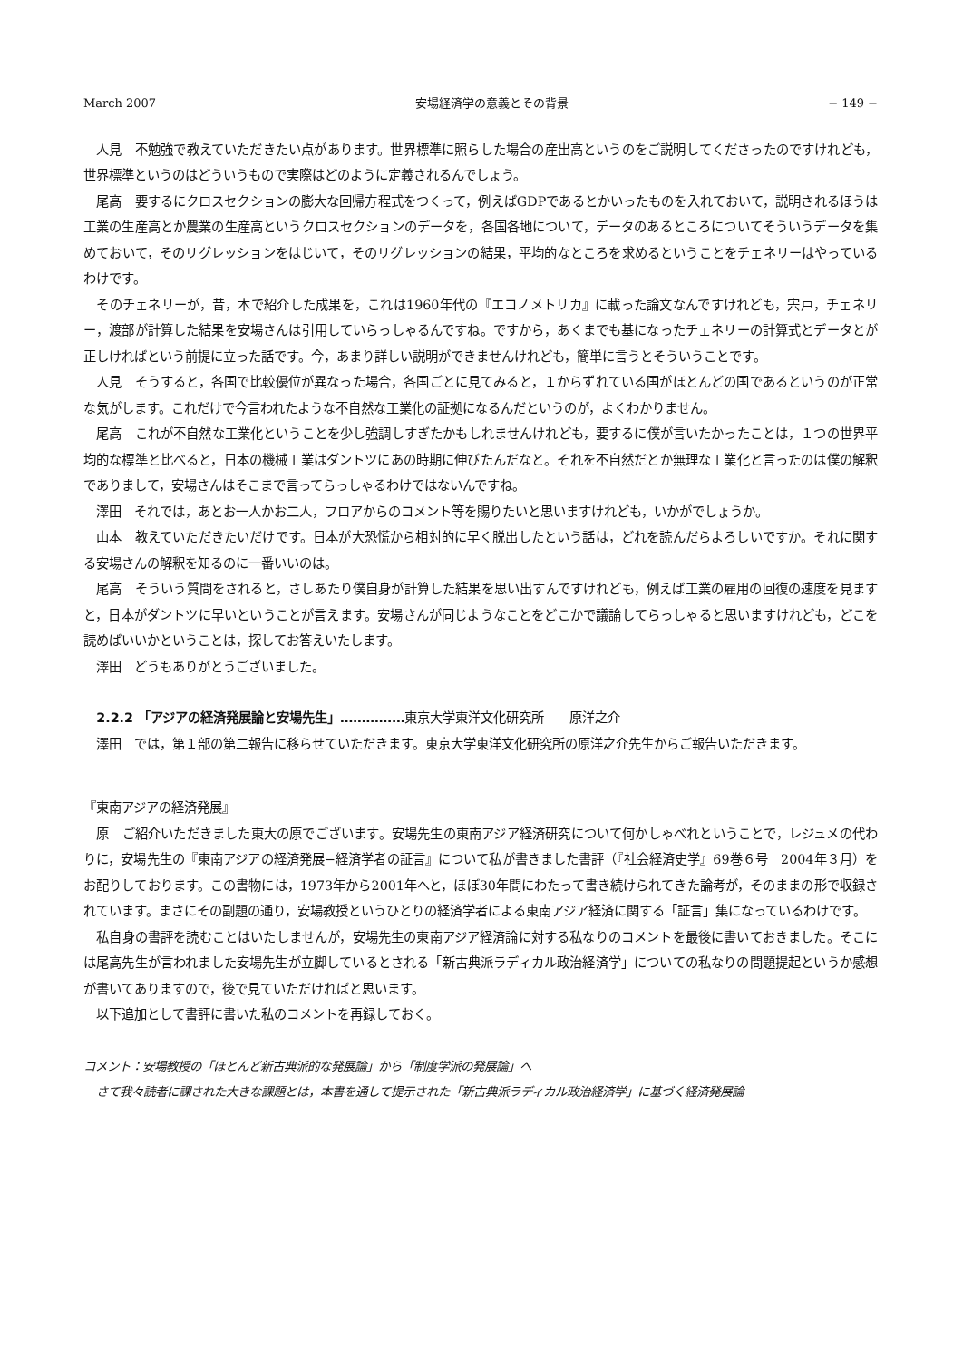March 2007 安場経済学の意義とその背景 − 149 −
人見　不勉強で教えていただきたい点があります。世界標準に照らした場合の産出高というのをご説明してくださったのですけれども，世界標準というのはどういうもので実際はどのように定義されるんでしょう。
尾高　要するにクロスセクションの膨大な回帰方程式をつくって，例えばGDPであるとかいったものを入れておいて，説明されるほうは工業の生産高とか農業の生産高というクロスセクションのデータを，各国各地について，データのあるところについてそういうデータを集めておいて，そのリグレッションをはじいて，そのリグレッションの結果，平均的なところを求めるということをチェネリーはやっているわけです。
そのチェネリーが，昔，本で紹介した成果を，これは1960年代の『エコノメトリカ』に載った論文なんですけれども，宍戸，チェネリー，渡部が計算した結果を安場さんは引用していらっしゃるんですね。ですから，あくまでも基になったチェネリーの計算式とデータとが正しければという前提に立った話です。今，あまり詳しい説明ができませんけれども，簡単に言うとそういうことです。
人見　そうすると，各国で比較優位が異なった場合，各国ごとに見てみると，１からずれている国がほとんどの国であるというのが正常な気がします。これだけで今言われたような不自然な工業化の証拠になるんだというのが，よくわかりません。
尾高　これが不自然な工業化ということを少し強調しすぎたかもしれませんけれども，要するに僕が言いたかったことは，１つの世界平均的な標準と比べると，日本の機械工業はダントツにあの時期に伸びたんだなと。それを不自然だとか無理な工業化と言ったのは僕の解釈でありまして，安場さんはそこまで言ってらっしゃるわけではないんですね。
澤田　それでは，あとお一人かお二人，フロアからのコメント等を賜りたいと思いますけれども，いかがでしょうか。
山本　教えていただきたいだけです。日本が大恐慌から相対的に早く脱出したという話は，どれを読んだらよろしいですか。それに関する安場さんの解釈を知るのに一番いいのは。
尾高　そういう質問をされると，さしあたり僕自身が計算した結果を思い出すんですけれども，例えば工業の雇用の回復の速度を見ますと，日本がダントツに早いということが言えます。安場さんが同じようなことをどこかで議論してらっしゃると思いますけれども，どこを読めばいいかということは，探してお答えいたします。
澤田　どうもありがとうございました。
2.2.2 「アジアの経済発展論と安場先生」……………東京大学東洋文化研究所　　原洋之介
澤田　では，第１部の第二報告に移らせていただきます。東京大学東洋文化研究所の原洋之介先生からご報告いただきます。
『東南アジアの経済発展』
原　ご紹介いただきました東大の原でございます。安場先生の東南アジア経済研究について何かしゃべれということで，レジュメの代わりに，安場先生の『東南アジアの経済発展−経済学者の証言』について私が書きました書評（『社会経済史学』69巻６号　2004年３月）をお配りしております。この書物には，1973年から2001年へと，ほぼ30年間にわたって書き続けられてきた論考が，そのままの形で収録されています。まさにその副題の通り，安場教授というひとりの経済学者による東南アジア経済に関する「証言」集になっているわけです。
私自身の書評を読むことはいたしませんが，安場先生の東南アジア経済論に対する私なりのコメントを最後に書いておきました。そこには尾高先生が言われました安場先生が立脚しているとされる「新古典派ラディカル政治経済学」についての私なりの問題提起というか感想が書いてありますので，後で見ていただければと思います。
以下追加として書評に書いた私のコメントを再録しておく。
コメント：安場教授の「ほとんど新古典派的な発展論」から「制度学派の発展論」へ
さて我々読者に課された大きな課題とは，本書を通して提示された「新古典派ラディカル政治経済学」に基づく経済発展論